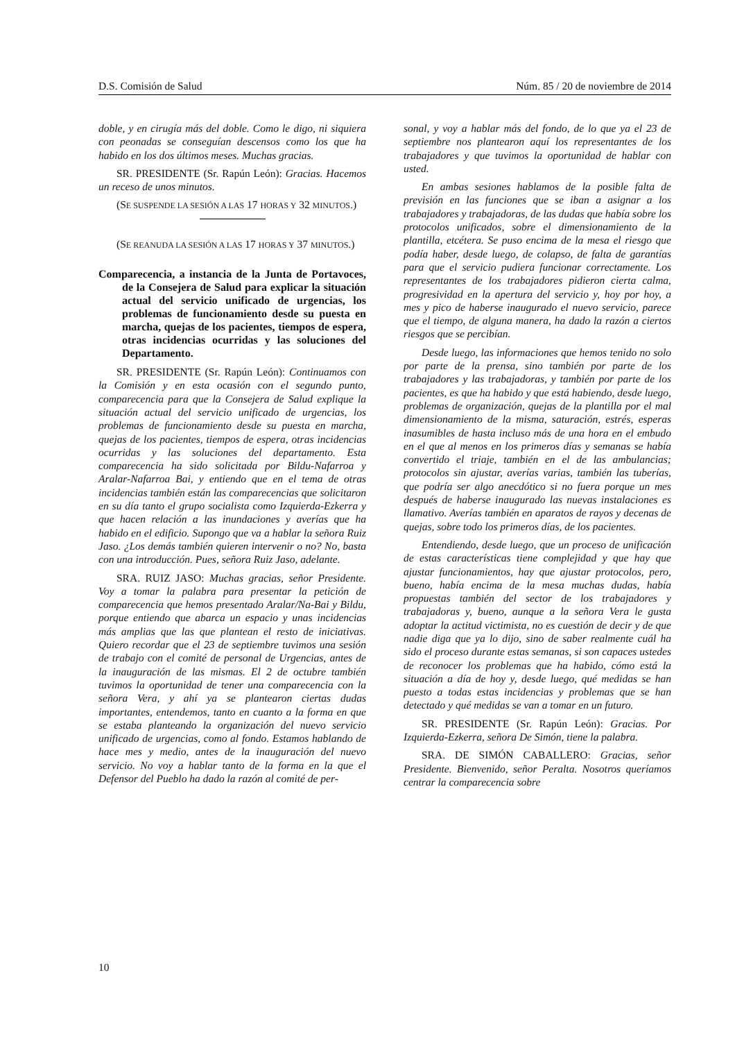D.S. Comisión de Salud Núm. 85 / 20 de noviembre de 2014
doble, y en cirugía más del doble. Como le digo, ni siquiera con peonadas se conseguían descensos como los que ha habido en los dos últimos meses. Muchas gracias.
SR. PRESIDENTE (Sr. Rapún León): Gracias. Hacemos un receso de unos minutos.
(SE SUSPENDE LA SESIÓN A LAS 17 HORAS Y 32 MINUTOS.)
(SE REANUDA LA SESIÓN A LAS 17 HORAS Y 37 MINUTOS.)
Comparecencia, a instancia de la Junta de Portavoces, de la Consejera de Salud para explicar la situación actual del servicio unificado de urgencias, los problemas de funcionamiento desde su puesta en marcha, quejas de los pacientes, tiempos de espera, otras incidencias ocurridas y las soluciones del Departamento.
SR. PRESIDENTE (Sr. Rapún León): Continuamos con la Comisión y en esta ocasión con el segundo punto, comparecencia para que la Consejera de Salud explique la situación actual del servicio unificado de urgencias, los problemas de funcionamiento desde su puesta en marcha, quejas de los pacientes, tiempos de espera, otras incidencias ocurridas y las soluciones del departamento. Esta comparecencia ha sido solicitada por Bildu-Nafarroa y Aralar-Nafarroa Bai, y entiendo que en el tema de otras incidencias también están las comparecencias que solicitaron en su día tanto el grupo socialista como Izquierda-Ezkerra y que hacen relación a las inundaciones y averías que ha habido en el edificio. Supongo que va a hablar la señora Ruiz Jaso. ¿Los demás también quieren intervenir o no? No, basta con una introducción. Pues, señora Ruiz Jaso, adelante.
SRA. RUIZ JASO: Muchas gracias, señor Presidente. Voy a tomar la palabra para presentar la petición de comparecencia que hemos presentado Aralar/Na-Bai y Bildu, porque entiendo que abarca un espacio y unas incidencias más amplias que las que plantean el resto de iniciativas. Quiero recordar que el 23 de septiembre tuvimos una sesión de trabajo con el comité de personal de Urgencias, antes de la inauguración de las mismas. El 2 de octubre también tuvimos la oportunidad de tener una comparecencia con la señora Vera, y ahí ya se plantearon ciertas dudas importantes, entendemos, tanto en cuanto a la forma en que se estaba planteando la organización del nuevo servicio unificado de urgencias, como al fondo. Estamos hablando de hace mes y medio, antes de la inauguración del nuevo servicio. No voy a hablar tanto de la forma en la que el Defensor del Pueblo ha dado la razón al comité de per-
sonal, y voy a hablar más del fondo, de lo que ya el 23 de septiembre nos plantearon aquí los representantes de los trabajadores y que tuvimos la oportunidad de hablar con usted.
En ambas sesiones hablamos de la posible falta de previsión en las funciones que se iban a asignar a los trabajadores y trabajadoras, de las dudas que había sobre los protocolos unificados, sobre el dimensionamiento de la plantilla, etcétera. Se puso encima de la mesa el riesgo que podía haber, desde luego, de colapso, de falta de garantías para que el servicio pudiera funcionar correctamente. Los representantes de los trabajadores pidieron cierta calma, progresividad en la apertura del servicio y, hoy por hoy, a mes y pico de haberse inaugurado el nuevo servicio, parece que el tiempo, de alguna manera, ha dado la razón a ciertos riesgos que se percibían.
Desde luego, las informaciones que hemos tenido no solo por parte de la prensa, sino también por parte de los trabajadores y las trabajadoras, y también por parte de los pacientes, es que ha habido y que está habiendo, desde luego, problemas de organización, quejas de la plantilla por el mal dimensionamiento de la misma, saturación, estrés, esperas inasumibles de hasta incluso más de una hora en el embudo en el que al menos en los primeros días y semanas se había convertido el triaje, también en el de las ambulancias; protocolos sin ajustar, averías varias, también las tuberías, que podría ser algo anecdótico si no fuera porque un mes después de haberse inaugurado las nuevas instalaciones es llamativo. Averías también en aparatos de rayos y decenas de quejas, sobre todo los primeros días, de los pacientes.
Entendiendo, desde luego, que un proceso de unificación de estas características tiene complejidad y que hay que ajustar funcionamientos, hay que ajustar protocolos, pero, bueno, había encima de la mesa muchas dudas, había propuestas también del sector de los trabajadores y trabajadoras y, bueno, aunque a la señora Vera le gusta adoptar la actitud victimista, no es cuestión de decir y de que nadie diga que ya lo dijo, sino de saber realmente cuál ha sido el proceso durante estas semanas, si son capaces ustedes de reconocer los problemas que ha habido, cómo está la situación a día de hoy y, desde luego, qué medidas se han puesto a todas estas incidencias y problemas que se han detectado y qué medidas se van a tomar en un futuro.
SR. PRESIDENTE (Sr. Rapún León): Gracias. Por Izquierda-Ezkerra, señora De Simón, tiene la palabra.
SRA. DE SIMÓN CABALLERO: Gracias, señor Presidente. Bienvenido, señor Peralta. Nosotros queríamos centrar la comparecencia sobre
10